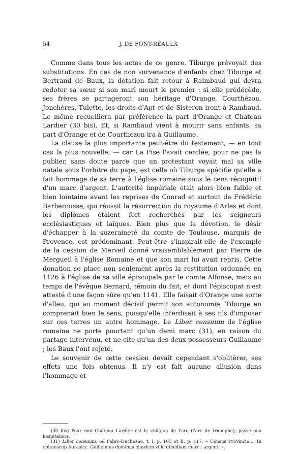54 J. DE FONT-RÉAULX
Comme dans tous les actes de ce genre, Tiburge prévoyait des substitutions. En cas de non survenance d'enfants chez Tiburge et Bertrand de Baux, la dotation fait retour à Raimbaud qui devra redoter sa sœur si son mari meurt le premier : si elle prédécède, ses frères se partageront son héritage d'Orange, Courthézon, Jonchères, Tulette, les droits d'Apt et de Sisteron iront à Rambaud. Le même recueillera par préférence la part d'Orange et Château Lardier (30 bis). Et, si Rambaud vient à mourir sans enfants, sa part d'Orange et de Courthezon ira à Guillaume.
La clause la plus importante peut-être du testament, — en tout cas la plus nouvelle, — car La Pise l'avait cerclée, pour ne pas la publier, sans doute parce que un protestant voyait mal sa ville natale sous l'orbitre du pape, est celle où Tiburge spécifie qu'elle a fait hommage de sa terre à l'église romaine sous le cens récognitif d'un marc d'argent. L'autorité impériale était alors bien faible et bien lointaine avant les reprises de Conrad et surtout de Frédéric Barberousse, qui réussit la résurrection du royaume d'Arles et dont les diplômes étaient fort recherchés par les seigneurs ecclésiastiques et laïques. Bien plus que la dévotion, le désir d'échapper à la suzeraineté du comte de Toulouse, marquis de Provence, est prédominant. Peut-être s'inspirait-elle de l'exemple de la cession de Merveil donné vraisemblablement par Pierre de Mergueil à l'église Romaine et que son mari lui avait repris. Cette donation se place non seulement après la restitution ordonnée en 1126 à l'église de sa ville épiscopale par le comte Alfonse, mais au temps de l'évêque Bernard, témoin du fait, et dont l'épiscopat n'est attesté d'une façon sûre qu'en 1141. Elle faisait d'Orange une sorte d'alleu, qui au moment décisif permit son autonomie. Tiburge en comprenait bien le sens, puisqu'elle interdisait à ses fils d'imposer sur ces terres un autre hommage. Le Liber censuum de l'église romaine ne porte pourtant qu'un demi marc (31), en raison du partage intervenu, et ne cite qu'un des deux possesseurs Guillaume ; les Baux l'ont rejeté.
Le souvenir de cette cession devait cependant s'oblitérer, ses effets une fois obtenus. Il n'y est fait aucune allusion dans l'hommage et
(30 bis) Pour moi Château Lardier est le château de l'arc (l'arc de triomphe), passé aux hospitaliers.
(31) Liber censuum, ed Fabre-Duchesne, t. I, p. 165 et II, p. 117. « Census Provincie.... In epitauscop Aurasicc. Guillelmus dominus ejusdem ville dimidiam marc : argenti ».